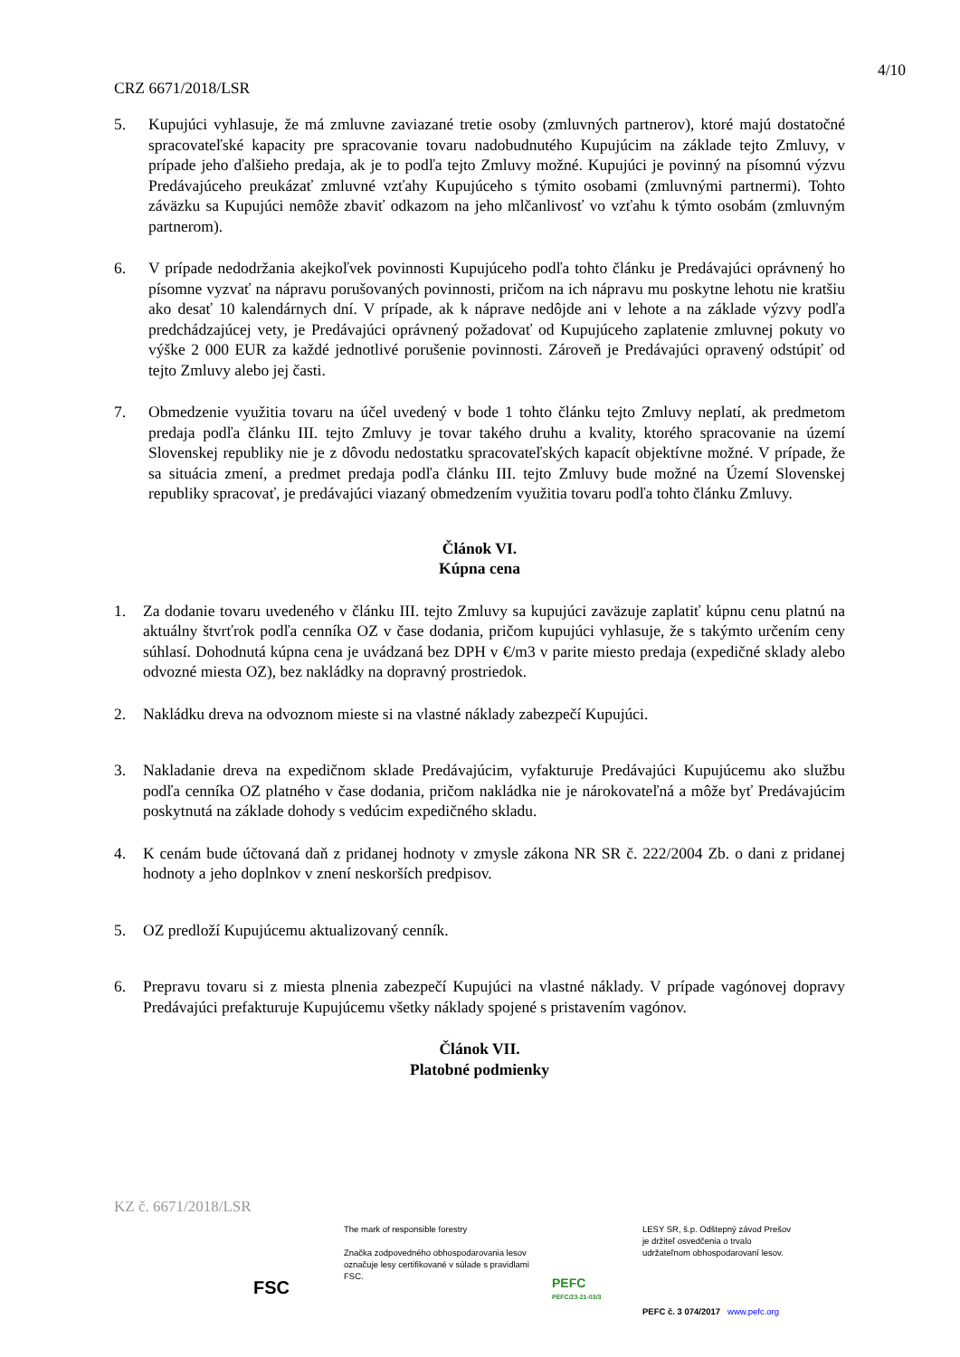4/10
CRZ 6671/2018/LSR
5. Kupujúci vyhlasuje, že má zmluvne zaviazané tretie osoby (zmluvných partnerov), ktoré majú dostatočné spracovateľské kapacity pre spracovanie tovaru nadobudnutého Kupujúcim na základe tejto Zmluvy, v prípade jeho ďalšieho predaja, ak je to podľa tejto Zmluvy možné. Kupujúci je povinný na písomnú výzvu Predávajúceho preukázať zmluvné vzťahy Kupujúceho s týmito osobami (zmluvnými partnermi). Tohto záväzku sa Kupujúci nemôže zbaviť odkazom na jeho mlčanlivosť vo vzťahu k týmto osobám (zmluvným partnerom).
6. V prípade nedodržania akejkoľvek povinnosti Kupujúceho podľa tohto článku je Predávajúci oprávnený ho písomne vyzvať na nápravu porušovaných povinnosti, pričom na ich nápravu mu poskytne lehotu nie kratšiu ako desať 10 kalendárnych dní. V prípade, ak k náprave nedôjde ani v lehote a na základe výzvy podľa predchádzajúcej vety, je Predávajúci oprávnený požadovať od Kupujúceho zaplatenie zmluvnej pokuty vo výške 2 000 EUR za každé jednotlivé porušenie povinnosti. Zároveň je Predávajúci opravený odstúpiť od tejto Zmluvy alebo jej časti.
7. Obmedzenie využitia tovaru na účel uvedený v bode 1 tohto článku tejto Zmluvy neplatí, ak predmetom predaja podľa článku III. tejto Zmluvy je tovar takého druhu a kvality, ktorého spracovanie na území Slovenskej republiky nie je z dôvodu nedostatku spracovateľských kapacít objektívne možné. V prípade, že sa situácia zmení, a predmet predaja podľa článku III. tejto Zmluvy bude možné na Území Slovenskej republiky spracovať, je predávajúci viazaný obmedzením využitia tovaru podľa tohto článku Zmluvy.
Článok VI.
Kúpna cena
1. Za dodanie tovaru uvedeného v článku III. tejto Zmluvy sa kupujúci zaväzuje zaplatiť kúpnu cenu platnú na aktuálny štvrťrok podľa cenníka OZ v čase dodania, pričom kupujúci vyhlasuje, že s takýmto určením ceny súhlasí. Dohodnutá kúpna cena je uvádzaná bez DPH v €/m3 v parite miesto predaja (expedičné sklady alebo odvozné miesta OZ), bez nakládky na dopravný prostriedok.
2. Nakládku dreva na odvoznom mieste si na vlastné náklady zabezpečí Kupujúci.
3. Nakladanie dreva na expedičnom sklade Predávajúcim, vyfakturuje Predávajúci Kupujúcemu ako službu podľa cenníka OZ platného v čase dodania, pričom nakládka nie je nárokovateľná a môže byť Predávajúcim poskytnutá na základe dohody s vedúcim expedičného skladu.
4. K cenám bude účtovaná daň z pridanej hodnoty v zmysle zákona NR SR č. 222/2004 Zb. o dani z pridanej hodnoty a jeho doplnkov v znení neskorších predpisov.
5. OZ predloží Kupujúcemu aktualizovaný cenník.
6. Prepravu tovaru si z miesta plnenia zabezpečí Kupujúci na vlastné náklady. V prípade vagónovej dopravy Predávajúci prefakturuje Kupujúcemu všetky náklady spojené s pristavením vagónov.
Článok VII.
Platobné podmienky
KZ č. 6671/2018/LSR
FSC
The mark of responsible forestry
Značka zodpovedného obhospodarovania lesov označuje lesy certifikované v súlade s pravidlami FSC.
PEFC
PEFC/23-21-03/3
LESY SR, š.p. Odštepný závod Prešov
je držiteľ osvedčenia o trvalo
udržateľnom obhospodarovaní lesov.
PEFC č. 3 074/2017 www.pefc.org